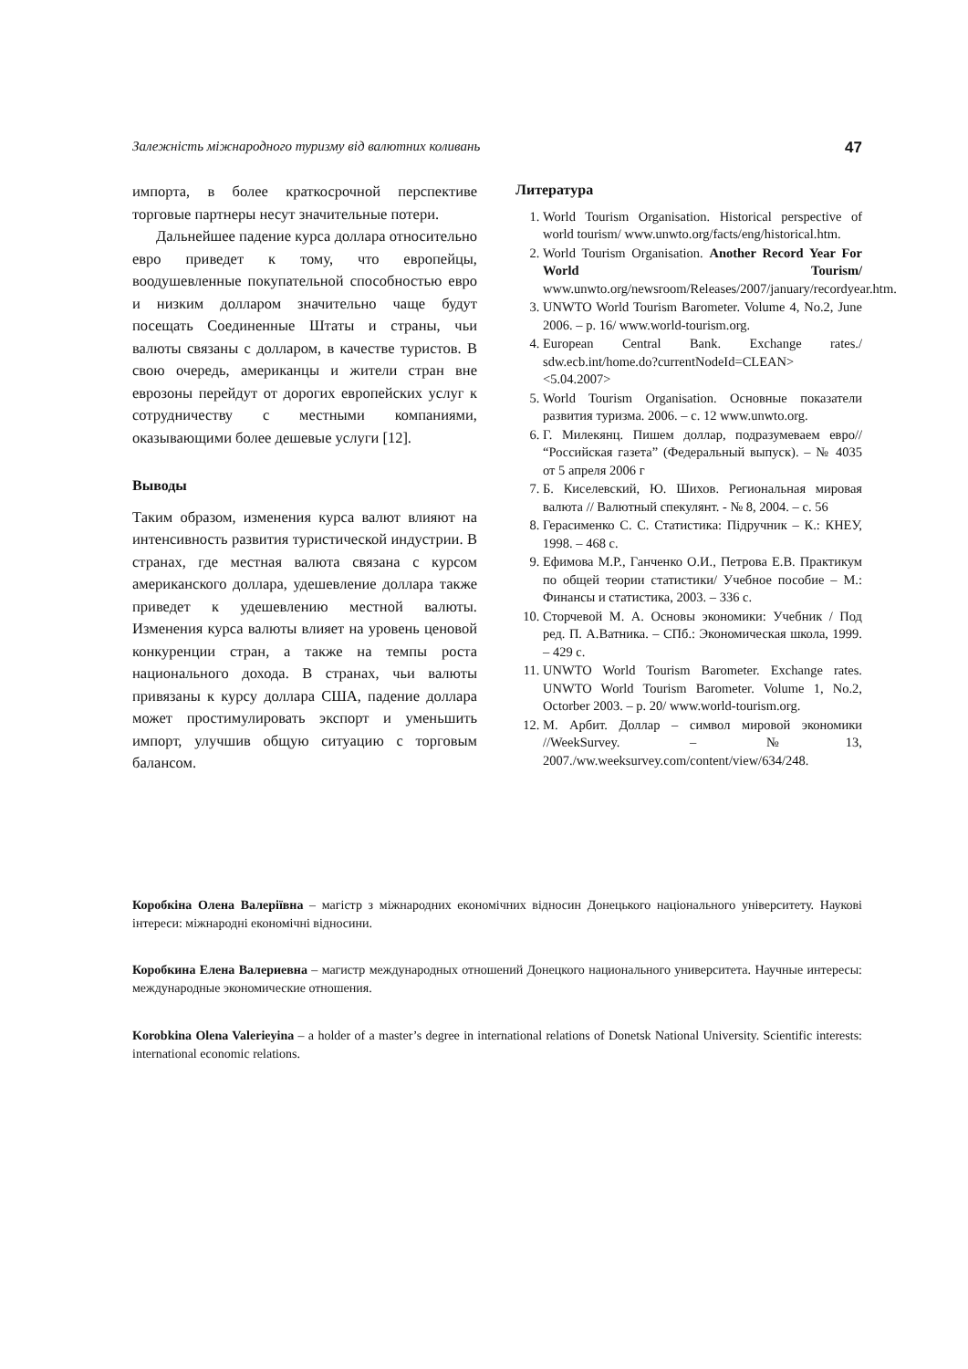Залежність міжнародного туризму від валютних коливань 47
импорта, в более краткосрочной перспективе торговые партнеры несут значительные потери.
Дальнейшее падение курса доллара относительно евро приведет к тому, что европейцы, воодушевленные покупательной способностью евро и низким долларом значительно чаще будут посещать Соединенные Штаты и страны, чьи валюты связаны с долларом, в качестве туристов. В свою очередь, американцы и жители стран вне еврозоны перейдут от дорогих европейских услуг к сотрудничеству с местными компаниями, оказывающими более дешевые услуги [12].
Выводы
Таким образом, изменения курса валют влияют на интенсивность развития туристической индустрии. В странах, где местная валюта связана с курсом американского доллара, удешевление доллара также приведет к удешевлению местной валюты. Изменения курса валюты влияет на уровень ценовой конкуренции стран, а также на темпы роста национального дохода. В странах, чьи валюты привязаны к курсу доллара США, падение доллара может простимулировать экспорт и уменьшить импорт, улучшив общую ситуацию с торговым балансом.
Литература
1. World Tourism Organisation. Historical perspective of world tourism/ www.unwto.org/facts/eng/historical.htm.
2. World Tourism Organisation. Another Record Year For World Tourism/ www.unwto.org/newsroom/Releases/2007/january/recordyear.htm.
3. UNWTO World Tourism Barometer. Volume 4, No.2, June 2006. – p. 16/ www.world-tourism.org.
4. European Central Bank. Exchange rates./ sdw.ecb.int/home.do?currentNodeId=CLEAN> <5.04.2007>
5. World Tourism Organisation. Основные показатели развития туризма. 2006. – с. 12 www.unwto.org.
6. Г. Милекянц. Пишем доллар, подразумеваем евро// “Российская газета” (Федеральный выпуск). – № 4035 от 5 апреля 2006 г
7. Б. Киселевский, Ю. Шихов. Региональная мировая валюта // Валютный спекулянт. - № 8, 2004. – с. 56
8. Герасименко С. С. Статистика: Підручник – К.: КНЕУ, 1998. – 468 с.
9. Ефимова М.Р., Ганченко О.И., Петрова Е.В. Практикум по общей теории статистики/ Учебное пособие – М.: Финансы и статистика, 2003. – 336 с.
10. Сторчевой М. А. Основы экономики: Учебник / Под ред. П. А.Ватника. – СПб.: Экономическая школа, 1999. – 429 с.
11. UNWTO World Tourism Barometer. Exchange rates. UNWTO World Tourism Barometer. Volume 1, No.2, Octorber 2003. – p. 20/ www.world-tourism.org.
12. М. Арбит. Доллар – символ мировой экономики //WeekSurvey. – №13, 2007./ww.weeksurvey.com/content/view/634/248.
Коробкіна Олена Валеріївна – магістр з міжнародних економічних відносин Донецького національного університету. Наукові інтереси: міжнародні економічні відносини.
Коробкина Елена Валериевна – магистр международных отношений Донецкого национального университета. Научные интересы: международные экономические отношения.
Korobkina Olena Valerieyina – a holder of a master’s degree in international relations of Donetsk National University. Scientific interests: international economic relations.